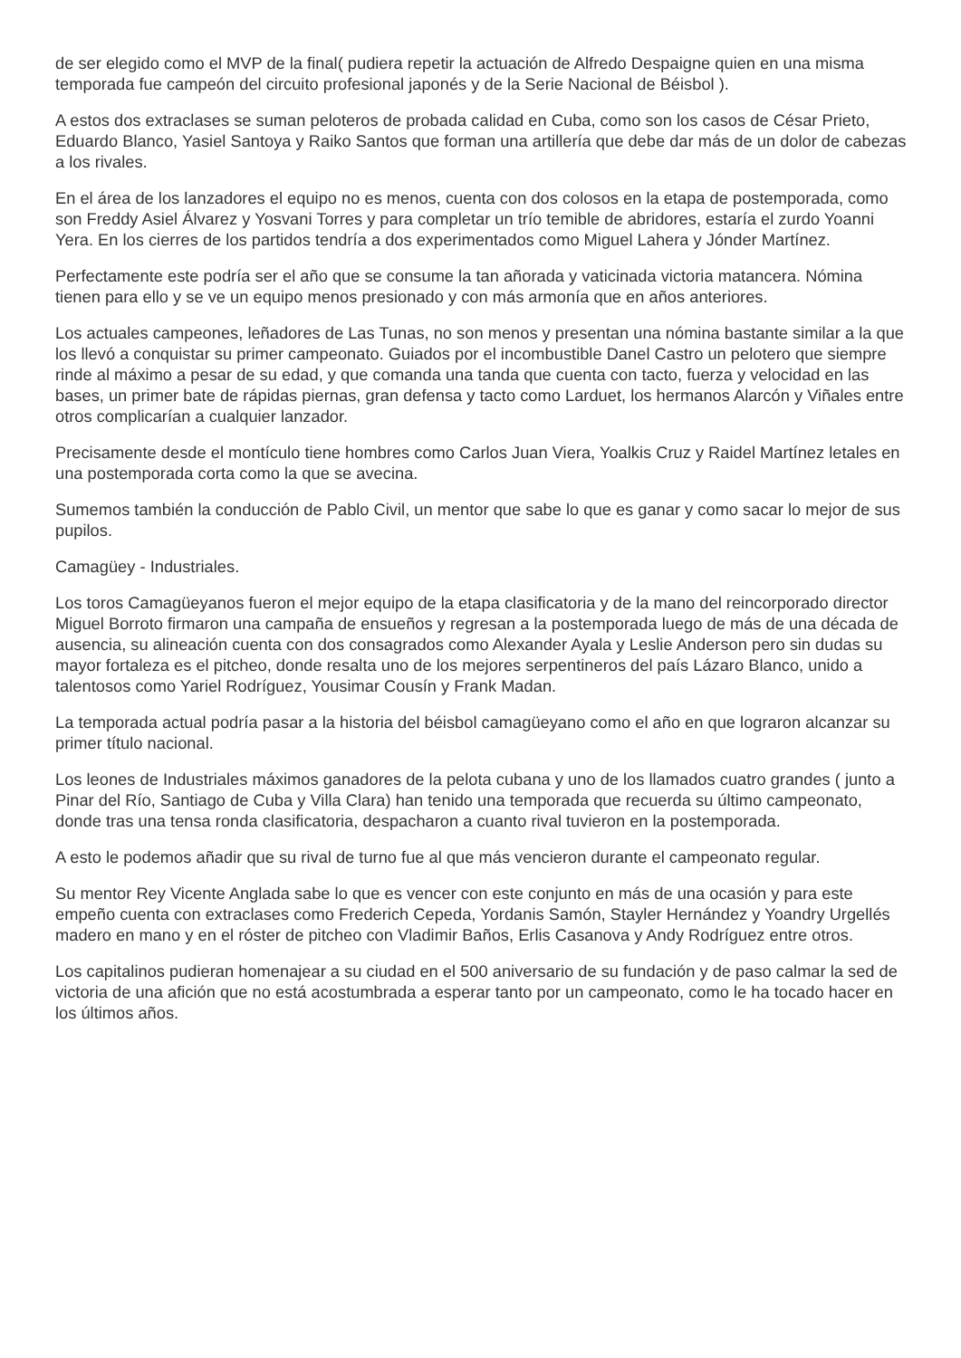de ser elegido como el MVP de la final( pudiera repetir la actuación de Alfredo Despaigne quien en una misma temporada fue campeón del circuito profesional japonés y de la Serie Nacional de Béisbol ).
A estos dos extraclases se suman peloteros de probada calidad en Cuba, como son los casos de César Prieto, Eduardo Blanco, Yasiel Santoya y Raiko Santos que forman una artillería que debe dar más de un dolor de cabezas a los rivales.
En el área de los lanzadores el equipo no es menos, cuenta con dos colosos en la etapa de postemporada, como son Freddy Asiel Álvarez y Yosvani Torres y para completar un trío temible de abridores, estaría el zurdo Yoanni Yera. En los cierres de los partidos tendría a dos experimentados como Miguel Lahera y Jónder Martínez.
Perfectamente este podría ser el año que se consume la tan añorada y vaticinada victoria matancera. Nómina tienen para ello y se ve un equipo menos presionado y con más armonía que en años anteriores.
Los actuales campeones, leñadores de Las Tunas, no son menos y presentan una nómina bastante similar a la que los llevó a conquistar su primer campeonato. Guiados por el incombustible Danel Castro un pelotero que siempre rinde al máximo a pesar de su edad, y que comanda una tanda que cuenta con tacto, fuerza y velocidad en las bases, un primer bate de rápidas piernas, gran defensa y tacto como Larduet, los hermanos Alarcón y Viñales entre otros complicarían a cualquier lanzador.
Precisamente desde el montículo tiene hombres como Carlos Juan Viera, Yoalkis Cruz y Raidel Martínez letales en una postemporada corta como la que se avecina.
Sumemos también la conducción de Pablo Civil, un mentor que sabe lo que es ganar y como sacar lo mejor de sus pupilos.
Camagüey - Industriales.
Los toros Camagüeyanos fueron el mejor equipo de la etapa clasificatoria y de la mano del reincorporado director Miguel Borroto firmaron una campaña de ensueños y regresan a la postemporada luego de más de una década de ausencia, su alineación cuenta con dos consagrados como Alexander Ayala y Leslie Anderson pero sin dudas su mayor fortaleza es el pitcheo, donde resalta uno de los mejores serpentineros del país Lázaro Blanco, unido a talentosos como Yariel Rodríguez, Yousimar Cousín y Frank Madan.
La temporada actual podría pasar a la historia del béisbol camagüeyano como el año en que lograron alcanzar su primer título nacional.
Los leones de Industriales máximos ganadores de la pelota cubana y uno de los llamados cuatro grandes ( junto a Pinar del Río, Santiago de Cuba y Villa Clara) han tenido una temporada que recuerda su último campeonato, donde tras una tensa ronda clasificatoria, despacharon a cuanto rival tuvieron en la postemporada.
A esto le podemos añadir que su rival de turno fue al que más vencieron durante el campeonato regular.
Su mentor Rey Vicente Anglada sabe lo que es vencer con este conjunto en más de una ocasión y para este empeño cuenta con extraclases como Frederich Cepeda, Yordanis Samón, Stayler Hernández y Yoandry Urgellés madero en mano y en el róster de pitcheo con Vladimir Baños, Erlis Casanova y Andy Rodríguez entre otros.
Los capitalinos pudieran homenajear a su ciudad en el 500 aniversario de su fundación y de paso calmar la sed de victoria de una afición que no está acostumbrada a esperar tanto por un campeonato, como le ha tocado hacer en los últimos años.